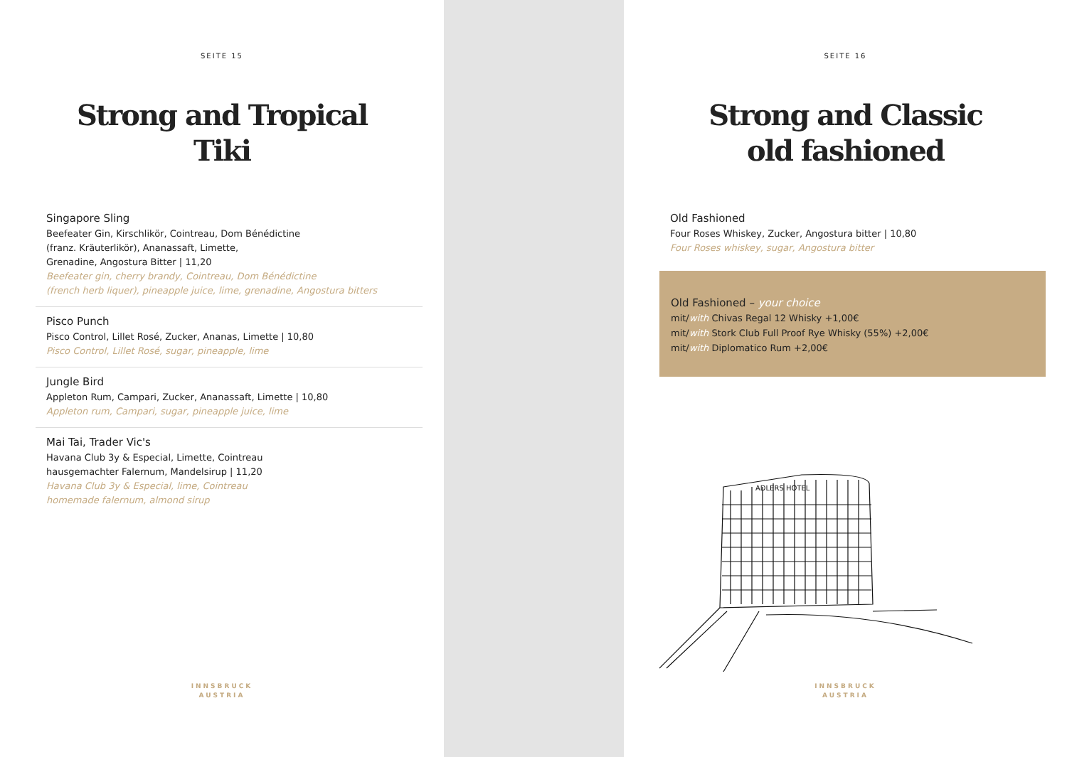SEITE 15
Strong and Tropical
Tiki
Singapore Sling
Beefeater Gin, Kirschlikör, Cointreau, Dom Bénédictine
(franz. Kräuterlikör), Ananassaft, Limette,
Grenadine, Angostura Bitter | 11,20
Beefeater gin, cherry brandy, Cointreau, Dom Bénédictine
(french herb liquer), pineapple juice, lime, grenadine, Angostura bitters
Pisco Punch
Pisco Control, Lillet Rosé, Zucker, Ananas, Limette | 10,80
Pisco Control, Lillet Rosé, sugar, pineapple, lime
Jungle Bird
Appleton Rum, Campari, Zucker, Ananassaft, Limette | 10,80
Appleton rum, Campari, sugar, pineapple juice, lime
Mai Tai, Trader Vic's
Havana Club 3y & Especial, Limette, Cointreau
hausgemachter Falernum, Mandelsirup | 11,20
Havana Club 3y & Especial, lime, Cointreau
homemade falernum, almond sirup
INNSBRUCK
AUSTRIA
SEITE 16
Strong and Classic
old fashioned
Old Fashioned
Four Roses Whiskey, Zucker, Angostura bitter | 10,80
Four Roses whiskey, sugar, Angostura bitter
Old Fashioned – your choice
mit/with Chivas Regal 12 Whisky +1,00€
mit/with Stork Club Full Proof Rye Whisky (55%) +2,00€
mit/with Diplomatico Rum +2,00€
ADLERS HOTEL
INNSBRUCK
AUSTRIA